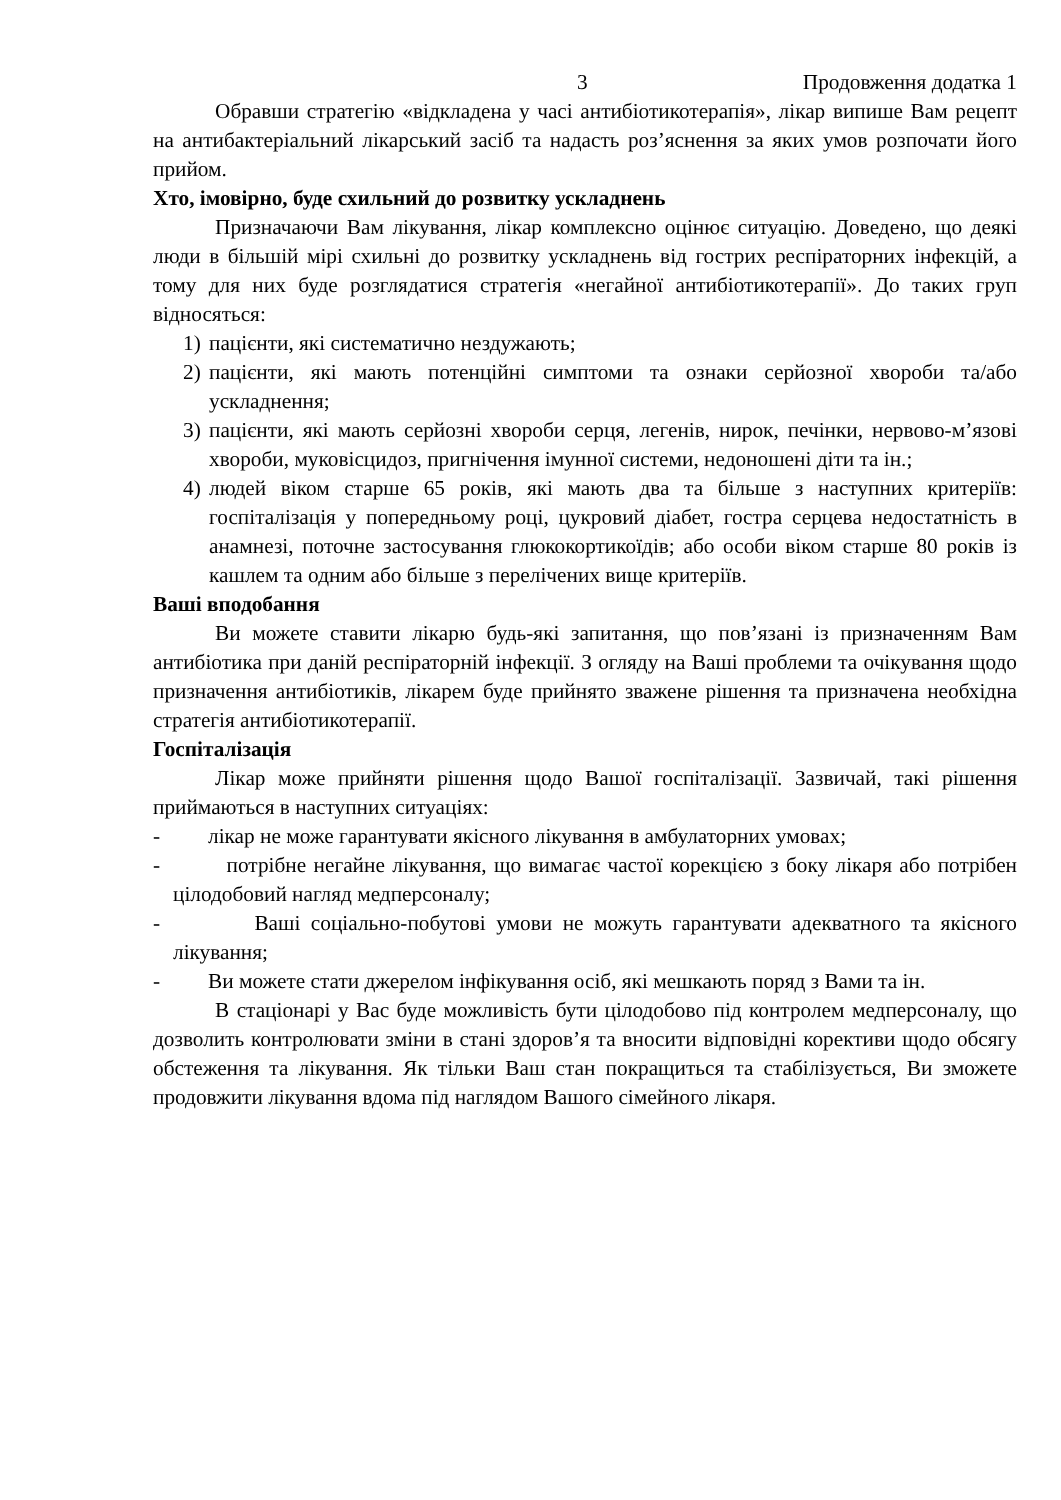3 Продовження додатка 1
Обравши стратегію «відкладена у часі антибіотикотерапія», лікар випише Вам рецепт на антибактеріальний лікарський засіб та надасть роз’яснення за яких умов розпочати його прийом.
Хто, імовірно, буде схильний до розвитку ускладнень
Призначаючи Вам лікування, лікар комплексно оцінює ситуацію. Доведено, що деякі люди в більшій мірі схильні до розвитку ускладнень від гострих респіраторних інфекцій, а тому для них буде розглядатися стратегія «негайної антибіотикотерапії». До таких груп відносяться:
1) пацієнти, які систематично нездужають;
2) пацієнти, які мають потенційні симптоми та ознаки серйозної хвороби та/або ускладнення;
3) пацієнти, які мають серйозні хвороби серця, легенів, нирок, печінки, нервово-м’язові хвороби, муковісцидоз, пригнічення імунної системи, недоношені діти та ін.;
4) людей віком старше 65 років, які мають два та більше з наступних критеріїв: госпіталізація у попередньому році, цукровий діабет, гостра серцева недостатність в анамнезі, поточне застосування глюкокортикоїдів; або особи віком старше 80 років із кашлем та одним або більше з перелічених вище критеріїв.
Ваші вподобання
Ви можете ставити лікарю будь-які запитання, що пов’язані із призначенням Вам антибіотика при даній респіраторній інфекції. З огляду на Ваші проблеми та очікування щодо призначення антибіотиків, лікарем буде прийнято зважене рішення та призначена необхідна стратегія антибіотикотерапії.
Госпіталізація
Лікар може прийняти рішення щодо Вашої госпіталізації. Зазвичай, такі рішення приймаються в наступних ситуаціях:
- лікар не може гарантувати якісного лікування в амбулаторних умовах;
- потрібне негайне лікування, що вимагає частої корекцією з боку лікаря або потрібен цілодобовий нагляд медперсоналу;
- Ваші соціально-побутові умови не можуть гарантувати адекватного та якісного лікування;
- Ви можете стати джерелом інфікування осіб, які мешкають поряд з Вами та ін.
В стаціонарі у Вас буде можливість бути цілодобово під контролем медперсоналу, що дозволить контролювати зміни в стані здоров’я та вносити відповідні корективи щодо обсягу обстеження та лікування. Як тільки Ваш стан покращиться та стабілізується, Ви зможете продовжити лікування вдома під наглядом Вашого сімейного лікаря.